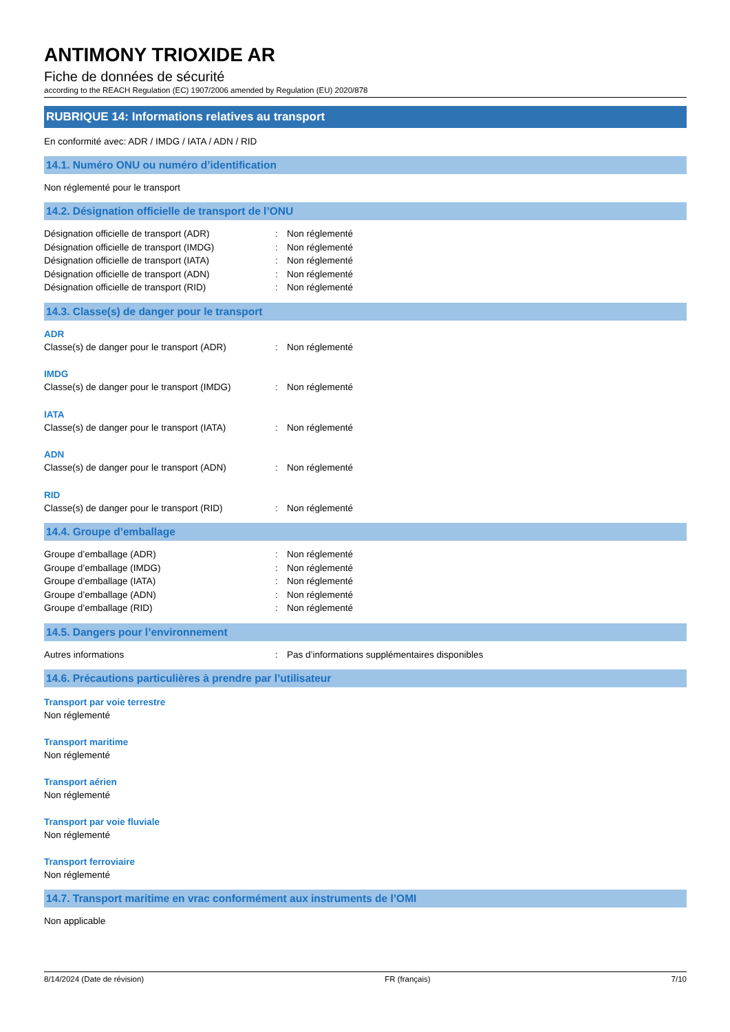ANTIMONY TRIOXIDE AR
Fiche de données de sécurité
according to the REACH Regulation (EC) 1907/2006 amended by Regulation (EU) 2020/878
RUBRIQUE 14: Informations relatives au transport
En conformité avec: ADR / IMDG / IATA / ADN / RID
14.1. Numéro ONU ou numéro d’identification
Non réglementé pour le transport
14.2. Désignation officielle de transport de l’ONU
Désignation officielle de transport (ADR): Non réglementé
Désignation officielle de transport (IMDG): Non réglementé
Désignation officielle de transport (IATA): Non réglementé
Désignation officielle de transport (ADN): Non réglementé
Désignation officielle de transport (RID): Non réglementé
14.3. Classe(s) de danger pour le transport
ADR
Classe(s) de danger pour le transport (ADR): Non réglementé
IMDG
Classe(s) de danger pour le transport (IMDG): Non réglementé
IATA
Classe(s) de danger pour le transport (IATA): Non réglementé
ADN
Classe(s) de danger pour le transport (ADN): Non réglementé
RID
Classe(s) de danger pour le transport (RID): Non réglementé
14.4. Groupe d’emballage
Groupe d’emballage (ADR): Non réglementé
Groupe d’emballage (IMDG): Non réglementé
Groupe d’emballage (IATA): Non réglementé
Groupe d’emballage (ADN): Non réglementé
Groupe d’emballage (RID): Non réglementé
14.5. Dangers pour l’environnement
Autres informations: Pas d’informations supplémentaires disponibles
14.6. Précautions particulières à prendre par l’utilisateur
Transport par voie terrestre
Non réglementé
Transport maritime
Non réglementé
Transport aérien
Non réglementé
Transport par voie fluviale
Non réglementé
Transport ferroviaire
Non réglementé
14.7. Transport maritime en vrac conformément aux instruments de l’OMI
Non applicable
8/14/2024 (Date de révision) FR (français) 7/10